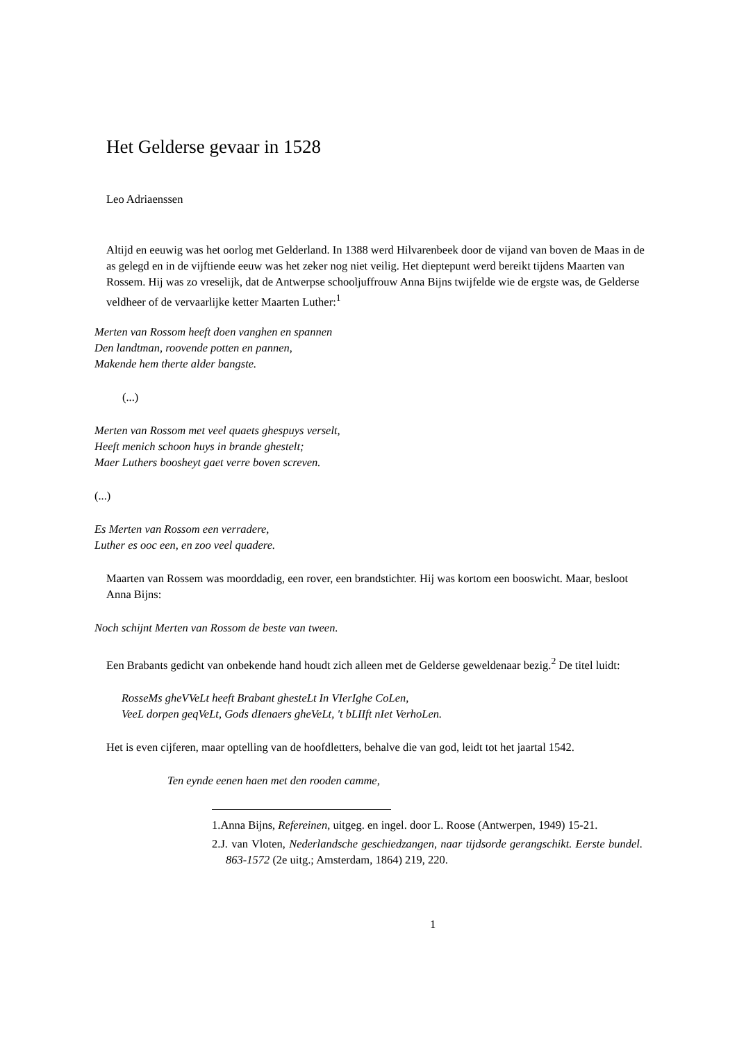Het Gelderse gevaar in 1528
Leo Adriaenssen
Altijd en eeuwig was het oorlog met Gelderland. In 1388 werd Hilvarenbeek door de vijand van boven de Maas in de as gelegd en in de vijftiende eeuw was het zeker nog niet veilig. Het dieptepunt werd bereikt tijdens Maarten van Rossem. Hij was zo vreselijk, dat de Antwerpse schooljuffrouw Anna Bijns twijfelde wie de ergste was, de Gelderse veldheer of de vervaarlijke ketter Maarten Luther:<sup>1</sup>
Merten van Rossom heeft doen vanghen en spannen
Den landtman, roovende potten en pannen,
Makende hem therte alder bangste.
(...)
Merten van Rossom met veel quaets ghespuys verselt,
Heeft menich schoon huys in brande ghestelt;
Maer Luthers boosheyt gaet verre boven screven.
(...)
Es Merten van Rossom een verradere,
Luther es ooc een, en zoo veel quadere.
Maarten van Rossem was moorddadig, een rover, een brandstichter. Hij was kortom een booswicht. Maar, besloot Anna Bijns:
Noch schijnt Merten van Rossom de beste van tween.
Een Brabants gedicht van onbekende hand houdt zich alleen met de Gelderse geweldenaar bezig.<sup>2</sup> De titel luidt:
RosseMs gheVVeLt heeft Brabant ghesteLt In VIerIghe CoLen,
VeeL dorpen geqVeLt, Gods dIenaers gheVeLt, 't bLIIft nIet VerhoLen.
Het is even cijferen, maar optelling van de hoofdletters, behalve die van god, leidt tot het jaartal 1542.
Ten eynde eenen haen met den rooden camme,
1.Anna Bijns, Refereinen, uitgeg. en ingel. door L. Roose (Antwerpen, 1949) 15-21.
2.J. van Vloten, Nederlandsche geschiedzangen, naar tijdsorde gerangschikt. Eerste bundel. 863-1572 (2e uitg.; Amsterdam, 1864) 219, 220.
1